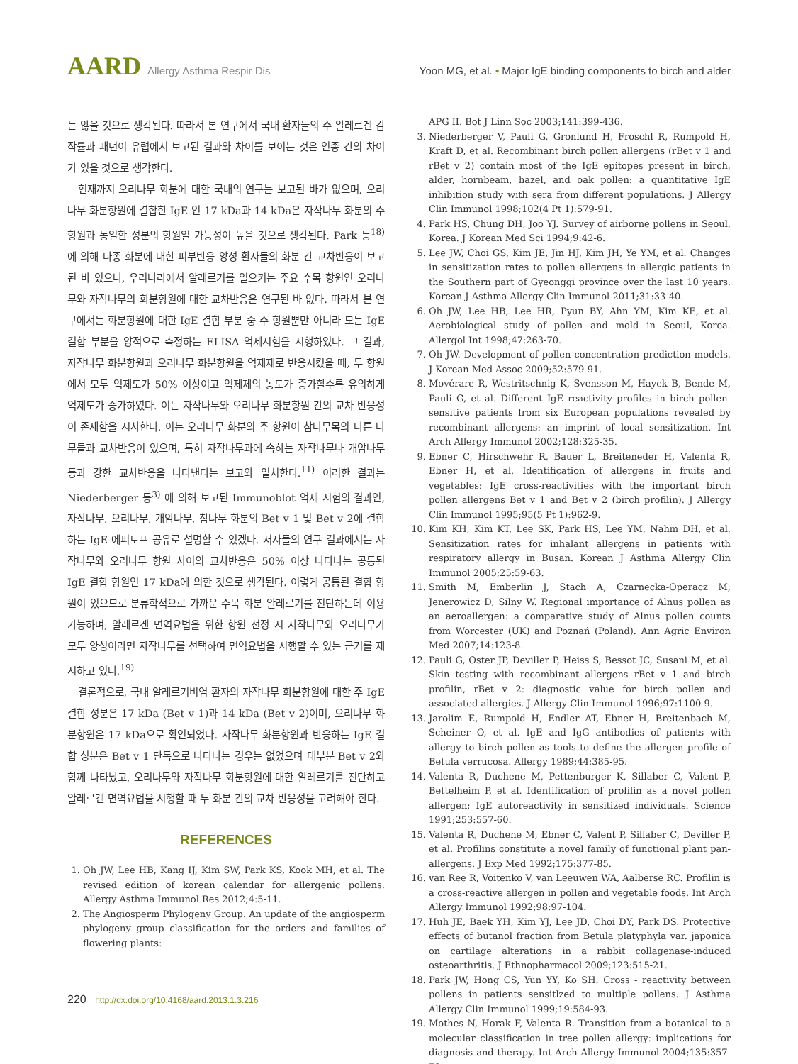AARD Allergy Asthma Respir Dis Yoon MG, et al. • Major IgE binding components to birch and alder
는 않을 것으로 생각된다. 따라서 본 연구에서 국내 환자들의 주 알레르겐 감작률과 패턴이 유럽에서 보고된 결과와 차이를 보이는 것은 인종 간의 차이가 있을 것으로 생각한다.
현재까지 오리나무 화분에 대한 국내의 연구는 보고된 바가 없으며, 오리나무 화분항원에 결합한 IgE 인 17 kDa과 14 kDa은 자작나무 화분의 주 항원과 동일한 성분의 항원일 가능성이 높을 것으로 생각된다. Park 등<sup>18)</sup> 에 의해 다종 화분에 대한 피부반응 양성 환자들의 화분 간 교차반응이 보고된 바 있으나, 우리나라에서 알레르기를 일으키는 주요 수목 항원인 오리나무와 자작나무의 화분항원에 대한 교차반응은 연구된 바 없다. 따라서 본 연구에서는 화분항원에 대한 IgE 결합 부분 중 주 항원뿐만 아니라 모든 IgE 결합 부분을 양적으로 측정하는 ELISA 억제시험을 시행하였다. 그 결과, 자작나무 화분항원과 오리나무 화분항원을 억제제로 반응시켰을 때, 두 항원에서 모두 억제도가 50% 이상이고 억제제의 농도가 증가할수록 유의하게 억제도가 증가하였다. 이는 자작나무와 오리나무 화분항원 간의 교차 반응성이 존재함을 시사한다. 이는 오리나무 화분의 주 항원이 참나무목의 다른 나무들과 교차반응이 있으며, 특히 자작나무과에 속하는 자작나무나 개암나무 등과 강한 교차반응을 나타낸다는 보고와 일치한다.<sup>11)</sup> 이러한 결과는 Niederberger 등<sup>3)</sup> 에 의해 보고된 Immunoblot 억제 시험의 결과인, 자작나무, 오리나무, 개암나무, 참나무 화분의 Bet v 1 및 Bet v 2에 결합하는 IgE 에피토프 공유로 설명할 수 있겠다. 저자들의 연구 결과에서는 자작나무와 오리나무 항원 사이의 교차반응은 50% 이상 나타나는 공통된 IgE 결합 항원인 17 kDa에 의한 것으로 생각된다. 이렇게 공통된 결합 항원이 있으므로 분류학적으로 가까운 수목 화분 알레르기를 진단하는데 이용 가능하며, 알레르겐 면역요법을 위한 항원 선정 시 자작나무와 오리나무가 모두 양성이라면 자작나무를 선택하여 면역요법을 시행할 수 있는 근거를 제시하고 있다.<sup>19)</sup>
결론적으로, 국내 알레르기비염 환자의 자작나무 화분항원에 대한 주 IgE 결합 성분은 17 kDa (Bet v 1)과 14 kDa (Bet v 2)이며, 오리나무 화분항원은 17 kDa으로 확인되었다. 자작나무 화분항원과 반응하는 IgE 결합 성분은 Bet v 1 단독으로 나타나는 경우는 없었으며 대부분 Bet v 2와 함께 나타났고, 오리나무와 자작나무 화분항원에 대한 알레르기를 진단하고 알레르겐 면역요법을 시행할 때 두 화분 간의 교차 반응성을 고려해야 한다.
REFERENCES
1. Oh JW, Lee HB, Kang IJ, Kim SW, Park KS, Kook MH, et al. The revised edition of korean calendar for allergenic pollens. Allergy Asthma Immunol Res 2012;4:5-11.
2. The Angiosperm Phylogeny Group. An update of the angiosperm phylogeny group classification for the orders and families of flowering plants:
APG II. Bot J Linn Soc 2003;141:399-436.
3. Niederberger V, Pauli G, Gronlund H, Froschl R, Rumpold H, Kraft D, et al. Recombinant birch pollen allergens (rBet v 1 and rBet v 2) contain most of the IgE epitopes present in birch, alder, hornbeam, hazel, and oak pollen: a quantitative IgE inhibition study with sera from different populations. J Allergy Clin Immunol 1998;102(4 Pt 1):579-91.
4. Park HS, Chung DH, Joo YJ. Survey of airborne pollens in Seoul, Korea. J Korean Med Sci 1994;9:42-6.
5. Lee JW, Choi GS, Kim JE, Jin HJ, Kim JH, Ye YM, et al. Changes in sensitization rates to pollen allergens in allergic patients in the Southern part of Gyeonggi province over the last 10 years. Korean J Asthma Allergy Clin Immunol 2011;31:33-40.
6. Oh JW, Lee HB, Lee HR, Pyun BY, Ahn YM, Kim KE, et al. Aerobiological study of pollen and mold in Seoul, Korea. Allergol Int 1998;47:263-70.
7. Oh JW. Development of pollen concentration prediction models. J Korean Med Assoc 2009;52:579-91.
8. Movérare R, Westritschnig K, Svensson M, Hayek B, Bende M, Pauli G, et al. Different IgE reactivity profiles in birch pollen-sensitive patients from six European populations revealed by recombinant allergens: an imprint of local sensitization. Int Arch Allergy Immunol 2002;128:325-35.
9. Ebner C, Hirschwehr R, Bauer L, Breiteneder H, Valenta R, Ebner H, et al. Identification of allergens in fruits and vegetables: IgE cross-reactivities with the important birch pollen allergens Bet v 1 and Bet v 2 (birch profilin). J Allergy Clin Immunol 1995;95(5 Pt 1):962-9.
10. Kim KH, Kim KT, Lee SK, Park HS, Lee YM, Nahm DH, et al. Sensitization rates for inhalant allergens in patients with respiratory allergy in Busan. Korean J Asthma Allergy Clin Immunol 2005;25:59-63.
11. Smith M, Emberlin J, Stach A, Czarnecka-Operacz M, Jenerowicz D, Silny W. Regional importance of Alnus pollen as an aeroallergen: a comparative study of Alnus pollen counts from Worcester (UK) and Poznań (Poland). Ann Agric Environ Med 2007;14:123-8.
12. Pauli G, Oster JP, Deviller P, Heiss S, Bessot JC, Susani M, et al. Skin testing with recombinant allergens rBet v 1 and birch profilin, rBet v 2: diagnostic value for birch pollen and associated allergies. J Allergy Clin Immunol 1996;97:1100-9.
13. Jarolim E, Rumpold H, Endler AT, Ebner H, Breitenbach M, Scheiner O, et al. IgE and IgG antibodies of patients with allergy to birch pollen as tools to define the allergen profile of Betula verrucosa. Allergy 1989;44:385-95.
14. Valenta R, Duchene M, Pettenburger K, Sillaber C, Valent P, Bettelheim P, et al. Identification of profilin as a novel pollen allergen; IgE autoreactivity in sensitized individuals. Science 1991;253:557-60.
15. Valenta R, Duchene M, Ebner C, Valent P, Sillaber C, Deviller P, et al. Profilins constitute a novel family of functional plant pan-allergens. J Exp Med 1992;175:377-85.
16. van Ree R, Voitenko V, van Leeuwen WA, Aalberse RC. Profilin is a cross-reactive allergen in pollen and vegetable foods. Int Arch Allergy Immunol 1992;98:97-104.
17. Huh JE, Baek YH, Kim YJ, Lee JD, Choi DY, Park DS. Protective effects of butanol fraction from Betula platyphyla var. japonica on cartilage alterations in a rabbit collagenase-induced osteoarthritis. J Ethnopharmacol 2009;123:515-21.
18. Park JW, Hong CS, Yun YY, Ko SH. Cross - reactivity between pollens in patients sensitlzed to multiple pollens. J Asthma Allergy Clin Immunol 1999;19:584-93.
19. Mothes N, Horak F, Valenta R. Transition from a botanical to a molecular classification in tree pollen allergy: implications for diagnosis and therapy. Int Arch Allergy Immunol 2004;135:357-73.
220 http://dx.doi.org/10.4168/aard.2013.1.3.216